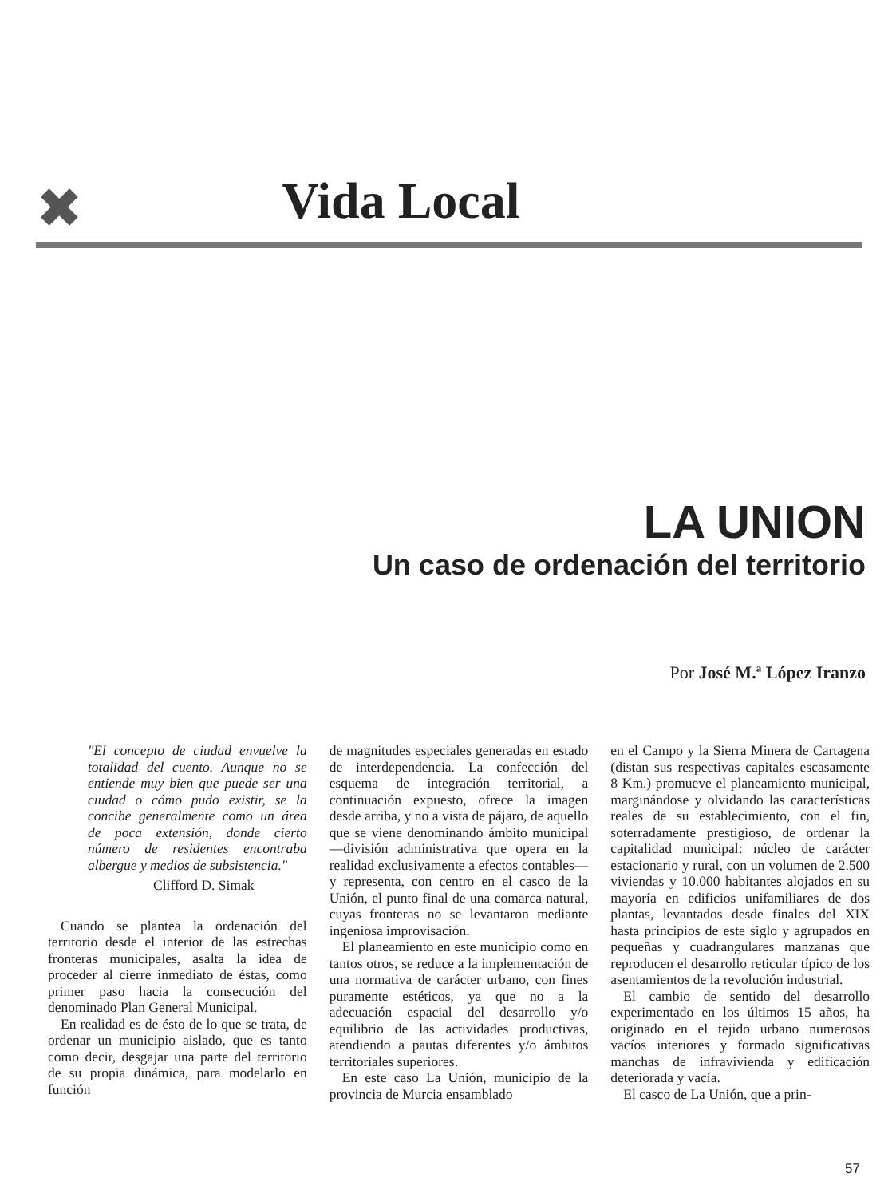✖
Vida Local
LA UNION
Un caso de ordenación del territorio
Por José M.ª López Iranzo
"El concepto de ciudad envuelve la totalidad del cuento. Aunque no se entiende muy bien que puede ser una ciudad o cómo pudo existir, se la concibe generalmente como un área de poca extensión, donde cierto número de residentes encontraba albergue y medios de subsistencia."
Clifford D. Simak
Cuando se plantea la ordenación del territorio desde el interior de las estrechas fronteras municipales, asalta la idea de proceder al cierre inmediato de éstas, como primer paso hacia la consecución del denominado Plan General Municipal.
En realidad es de ésto de lo que se trata, de ordenar un municipio aislado, que es tanto como decir, desgajar una parte del territorio de su propia dinámica, para modelarlo en función
de magnitudes especiales generadas en estado de interdependencia. La confección del esquema de integración territorial, a continuación expuesto, ofrece la imagen desde arriba, y no a vista de pájaro, de aquello que se viene denominando ámbito municipal —división administrativa que opera en la realidad exclusivamente a efectos contables— y representa, con centro en el casco de la Unión, el punto final de una comarca natural, cuyas fronteras no se levantaron mediante ingeniosa improvisación.
El planeamiento en este municipio como en tantos otros, se reduce a la implementación de una normativa de carácter urbano, con fines puramente estéticos, ya que no a la adecuación espacial del desarrollo y/o equilibrio de las actividades productivas, atendiendo a pautas diferentes y/o ámbitos territoriales superiores.
En este caso La Unión, municipio de la provincia de Murcia ensamblado
en el Campo y la Sierra Minera de Cartagena (distan sus respectivas capitales escasamente 8 Km.) promueve el planeamiento municipal, marginándose y olvidando las características reales de su establecimiento, con el fin, soterradamente prestigioso, de ordenar la capitalidad municipal: núcleo de carácter estacionario y rural, con un volumen de 2.500 viviendas y 10.000 habitantes alojados en su mayoría en edificios unifamiliares de dos plantas, levantados desde finales del XIX hasta principios de este siglo y agrupados en pequeñas y cuadrangulares manzanas que reproducen el desarrollo reticular típico de los asentamientos de la revolución industrial.
El cambio de sentido del desarrollo experimentado en los últimos 15 años, ha originado en el tejido urbano numerosos vacíos interiores y formado significativas manchas de infravivienda y edificación deteriorada y vacía.
El casco de La Unión, que a prin-
57